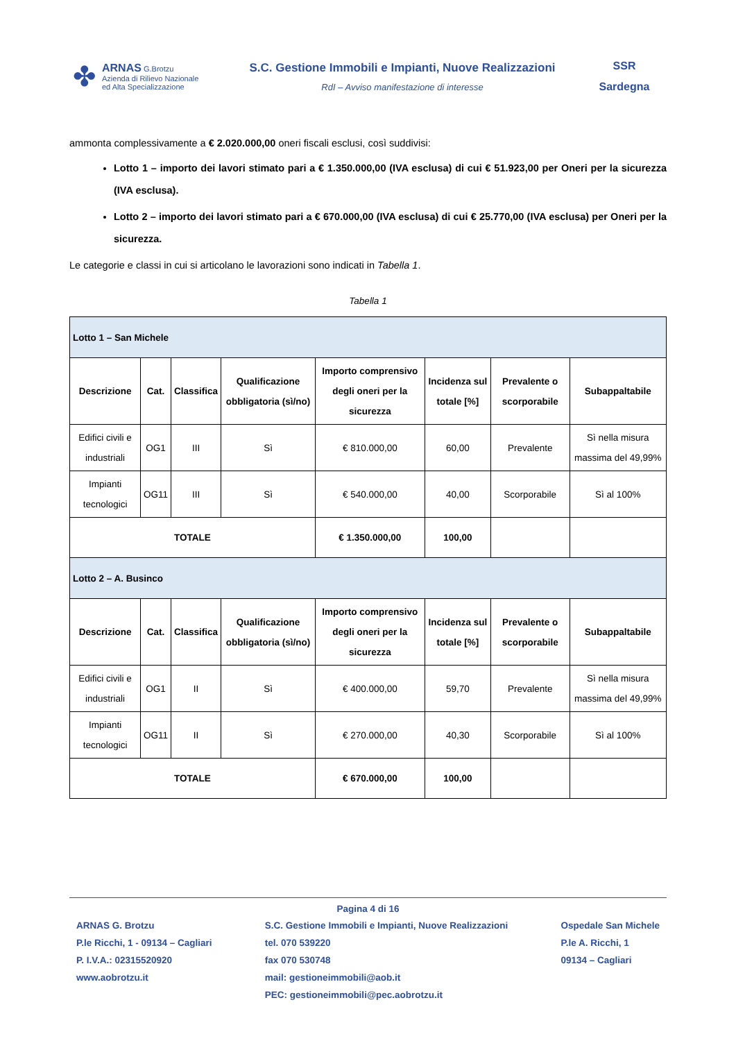✤
ARNAS G.Brotzu
Azienda di Rilievo Nazionale
ed Alta Specializzazione
S.C. Gestione Immobili e Impianti, Nuove Realizzazioni
RdI – Avviso manifestazione di interesse
SSR
Sardegna
ammonta complessivamente a € 2.020.000,00 oneri fiscali esclusi, così suddivisi:
Lotto 1 – importo dei lavori stimato pari a € 1.350.000,00 (IVA esclusa) di cui € 51.923,00 per Oneri per la sicurezza (IVA esclusa).
Lotto 2 – importo dei lavori stimato pari a € 670.000,00 (IVA esclusa) di cui € 25.770,00 (IVA esclusa) per Oneri per la sicurezza.
Le categorie e classi in cui si articolano le lavorazioni sono indicati in Tabella 1.
Tabella 1
| Lotto 1 – San Michele | | | | | | | |
| Descrizione | Cat. | Classifica | Qualificazione obbligatoria (sì/no) | Importo comprensivo degli oneri per la sicurezza | Incidenza sul totale [%] | Prevalente o scorporabile | Subappaltabile |
| Edifici civili e industriali | OG1 | III | Sì | € 810.000,00 | 60,00 | Prevalente | Sì nella misura massima del 49,99% |
| Impianti tecnologici | OG11 | III | Sì | € 540.000,00 | 40,00 | Scorporabile | Sì al 100% |
| TOTALE | | | | € 1.350.000,00 | 100,00 | | |
| Lotto 2 – A. Businco | | | | | | | |
| Descrizione | Cat. | Classifica | Qualificazione obbligatoria (sì/no) | Importo comprensivo degli oneri per la sicurezza | Incidenza sul totale [%] | Prevalente o scorporabile | Subappaltabile |
| Edifici civili e industriali | OG1 | II | Sì | € 400.000,00 | 59,70 | Prevalente | Sì nella misura massima del 49,99% |
| Impianti tecnologici | OG11 | II | Sì | € 270.000,00 | 40,30 | Scorporabile | Sì al 100% |
| TOTALE | | | | € 670.000,00 | 100,00 | | |
Pagina 4 di 16
ARNAS G. Brotzu
P.le Ricchi, 1 - 09134 – Cagliari
P. I.V.A.: 02315520920
www.aobrotzu.it
S.C. Gestione Immobili e Impianti, Nuove Realizzazioni
tel. 070 539220
fax 070 530748
mail: gestioneimmobili@aob.it
PEC: gestioneimmobili@pec.aobrotzu.it
Ospedale San Michele
P.le A. Ricchi, 1
09134 – Cagliari